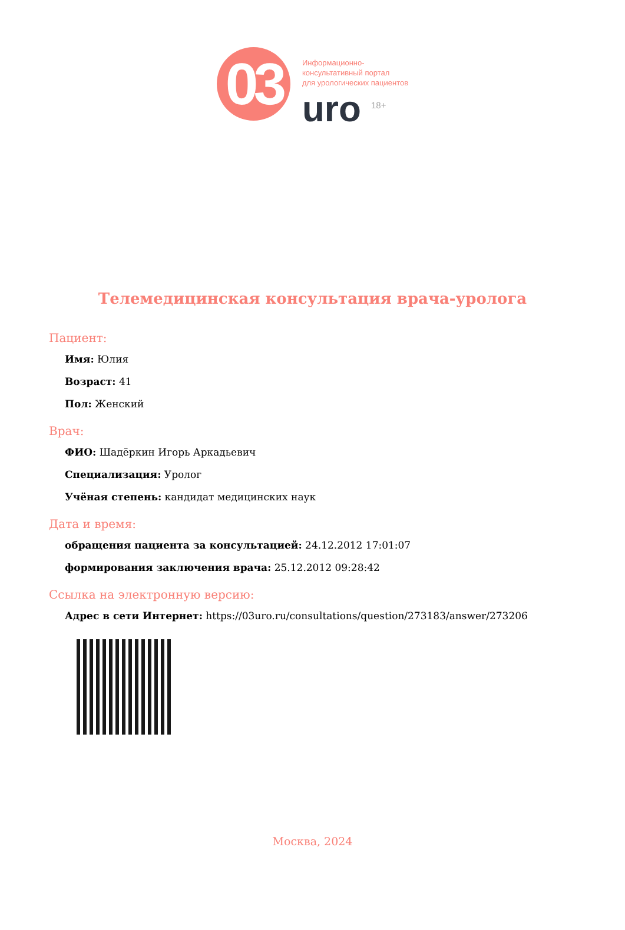03
Информационно-
консультативный портал
для урологических пациентов
uro <sup>18+</sup>
Телемедицинская консультация врача-уролога
Пациент:
Имя: Юлия
Возраст: 41
Пол: Женский
Врач:
ФИО: Шадёркин Игорь Аркадьевич
Специализация: Уролог
Учёная степень: кандидат медицинских наук
Дата и время:
обращения пациента за консультацией: 24.12.2012 17:01:07
формирования заключения врача: 25.12.2012 09:28:42
Ссылка на электронную версию:
Адрес в сети Интернет: https://03uro.ru/consultations/question/273183/answer/273206
Москва, 2024